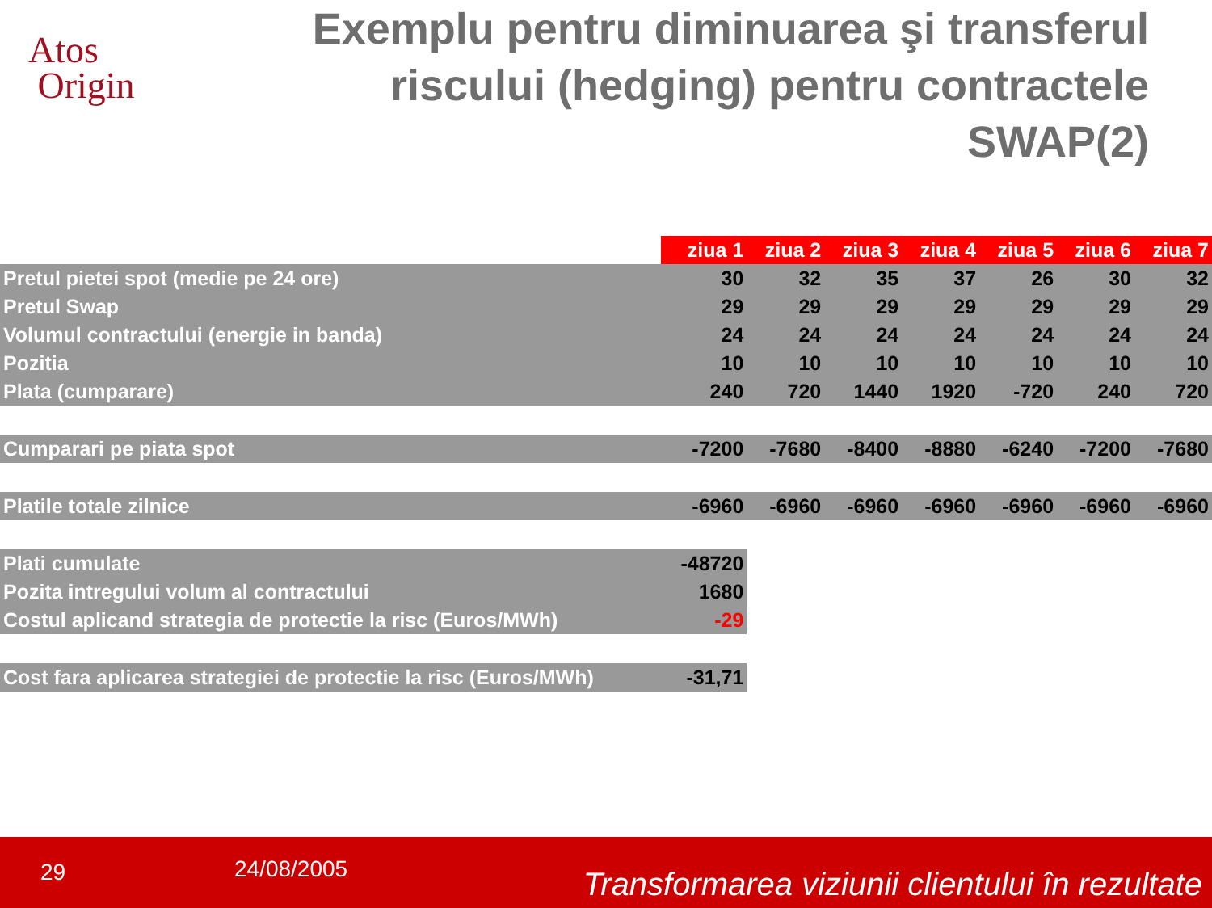Atos
Origin
Exemplu pentru diminuarea şi transferul riscului (hedging) pentru contractele SWAP(2)
| | ziua 1 | ziua 2 | ziua 3 | ziua 4 | ziua 5 | ziua 6 | ziua 7 |
| Pretul pietei spot (medie pe 24 ore) | 30 | 32 | 35 | 37 | 26 | 30 | 32 |
| Pretul Swap | 29 | 29 | 29 | 29 | 29 | 29 | 29 |
| Volumul contractului (energie in banda) | 24 | 24 | 24 | 24 | 24 | 24 | 24 |
| Pozitia | 10 | 10 | 10 | 10 | 10 | 10 | 10 |
| Plata (cumparare) | 240 | 720 | 1440 | 1920 | -720 | 240 | 720 |
| Cumparari pe piata spot | -7200 | -7680 | -8400 | -8880 | -6240 | -7200 | -7680 |
| Platile totale zilnice | -6960 | -6960 | -6960 | -6960 | -6960 | -6960 | -6960 |
| Plati cumulate | -48720 | | | | | | |
| Pozita intregului volum al contractului | 1680 | | | | | | |
| Costul aplicand strategia de protectie la risc (Euros/MWh) | -29 | | | | | | |
| Cost fara aplicarea strategiei de protectie la risc (Euros/MWh) | -31,71 | | | | | | |
29 24/08/2005 Transformarea viziunii clientului în rezultate